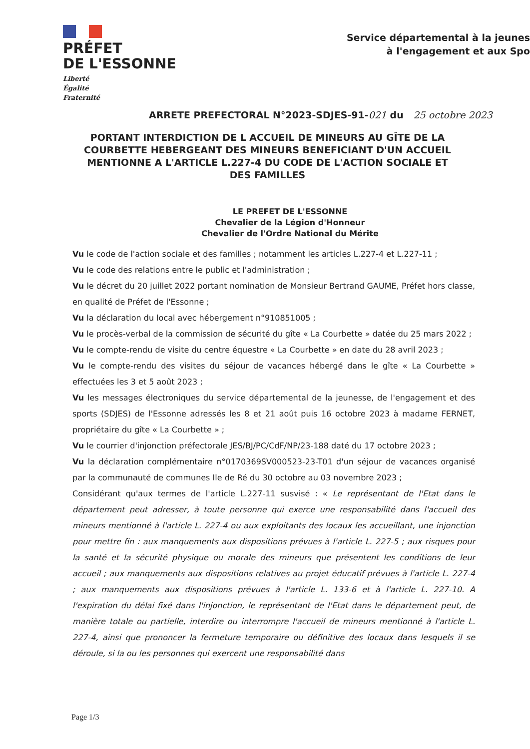PRÉFET
DE L'ESSONNE
Liberté
Égalité
Fraternité
Service départemental à la jeunes
à l'engagement et aux Spo
ARRETE PREFECTORAL N°2023-SDJES-91-021 du 25 octobre 2023
PORTANT INTERDICTION DE L ACCUEIL DE MINEURS AU GÎTE DE LA COURBETTE HEBERGEANT DES MINEURS BENEFICIANT D'UN ACCUEIL MENTIONNE A L'ARTICLE L.227-4 DU CODE DE L'ACTION SOCIALE ET DES FAMILLES
LE PREFET DE L'ESSONNE
Chevalier de la Légion d'Honneur
Chevalier de l'Ordre National du Mérite
Vu le code de l'action sociale et des familles ; notamment les articles L.227-4 et L.227-11 ;
Vu le code des relations entre le public et l'administration ;
Vu le décret du 20 juillet 2022 portant nomination de Monsieur Bertrand GAUME, Préfet hors classe, en qualité de Préfet de l'Essonne ;
Vu la déclaration du local avec hébergement n°910851005 ;
Vu le procès-verbal de la commission de sécurité du gîte « La Courbette » datée du 25 mars 2022 ;
Vu le compte-rendu de visite du centre équestre « La Courbette » en date du 28 avril 2023 ;
Vu le compte-rendu des visites du séjour de vacances hébergé dans le gîte « La Courbette » effectuées les 3 et 5 août 2023 ;
Vu les messages électroniques du service départemental de la jeunesse, de l'engagement et des sports (SDJES) de l'Essonne adressés les 8 et 21 août puis 16 octobre 2023 à madame FERNET, propriétaire du gîte « La Courbette » ;
Vu le courrier d'injonction préfectorale JES/BJ/PC/CdF/NP/23-188 daté du 17 octobre 2023 ;
Vu la déclaration complémentaire n°0170369SV000523-23-T01 d'un séjour de vacances organisé par la communauté de communes Ile de Ré du 30 octobre au 03 novembre 2023 ;
Considérant qu'aux termes de l'article L.227-11 susvisé : « Le représentant de l'Etat dans le département peut adresser, à toute personne qui exerce une responsabilité dans l'accueil des mineurs mentionné à l'article L. 227-4 ou aux exploitants des locaux les accueillant, une injonction pour mettre fin : aux manquements aux dispositions prévues à l'article L. 227-5 ; aux risques pour la santé et la sécurité physique ou morale des mineurs que présentent les conditions de leur accueil ; aux manquements aux dispositions relatives au projet éducatif prévues à l'article L. 227-4 ; aux manquements aux dispositions prévues à l'article L. 133-6 et à l'article L. 227-10. A l'expiration du délai fixé dans l'injonction, le représentant de l'Etat dans le département peut, de manière totale ou partielle, interdire ou interrompre l'accueil de mineurs mentionné à l'article L. 227-4, ainsi que prononcer la fermeture temporaire ou définitive des locaux dans lesquels il se déroule, si la ou les personnes qui exercent une responsabilité dans
Page 1/3